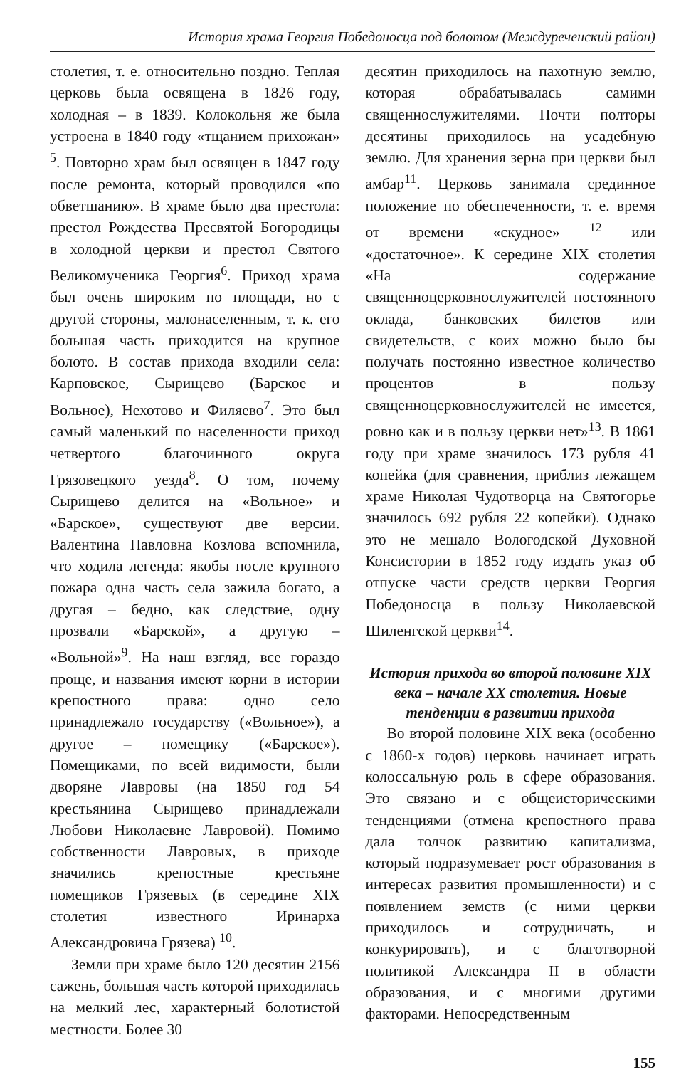История храма Георгия Победоносца под болотом (Междуреченский район)
столетия, т. е. относительно поздно. Теплая церковь была освящена в 1826 году, холодная – в 1839. Колокольня же была устроена в 1840 году «тщанием прихожан» <sup>5</sup>. Повторно храм был освящен в 1847 году после ремонта, который проводился «по обветшанию». В храме было два престола: престол Рождества Пресвятой Богородицы в холодной церкви и престол Святого Великомученика Георгия<sup>6</sup>. Приход храма был очень широким по площади, но с другой стороны, малонаселенным, т. к. его большая часть приходится на крупное болото. В состав прихода входили села: Карповское, Сырищево (Барское и Вольное), Нехотово и Филяево<sup>7</sup>. Это был самый маленький по населенности приход четвертого благочинного округа Грязовецкого уезда<sup>8</sup>. О том, почему Сырищево делится на «Вольное» и «Барское», существуют две версии. Валентина Павловна Козлова вспомнила, что ходила легенда: якобы после крупного пожара одна часть села зажила богато, а другая – бедно, как следствие, одну прозвали «Барской», а другую – «Вольной»<sup>9</sup>. На наш взгляд, все гораздо проще, и названия имеют корни в истории крепостного права: одно село принадлежало государству («Вольное»), а другое – помещику («Барское»). Помещиками, по всей видимости, были дворяне Лавровы (на 1850 год 54 крестьянина Сырищево принадлежали Любови Николаевне Лавровой). Помимо собственности Лавровых, в приходе значились крепостные крестьяне помещиков Грязевых (в середине XIX столетия известного Иринарха Александровича Грязева) <sup>10</sup>.
Земли при храме было 120 десятин 2156 сажень, большая часть которой приходилась на мелкий лес, характерный болотистой местности. Более 30
десятин приходилось на пахотную землю, которая обрабатывалась самими священнослужителями. Почти полторы десятины приходилось на усадебную землю. Для хранения зерна при церкви был амбар<sup>11</sup>. Церковь занимала срединное положение по обеспеченности, т. е. время от времени «скудное» <sup>12</sup> или «достаточное». К середине XIX столетия «На содержание священноцерковнослужителей постоянного оклада, банковских билетов или свидетельств, с коих можно было бы получать постоянно известное количество процентов в пользу священноцерковнослужителей не имеется, ровно как и в пользу церкви нет»<sup>13</sup>. В 1861 году при храме значилось 173 рубля 41 копейка (для сравнения, приблиз лежащем храме Николая Чудотворца на Святогорье значилось 692 рубля 22 копейки). Однако это не мешало Вологодской Духовной Консистории в 1852 году издать указ об отпуске части средств церкви Георгия Победоносца в пользу Николаевской Шиленгской церкви<sup>14</sup>.
История прихода во второй половине XIX века – начале XX столетия. Новые тенденции в развитии прихода
Во второй половине XIX века (особенно с 1860-х годов) церковь начинает играть колоссальную роль в сфере образования. Это связано и с общеисторическими тенденциями (отмена крепостного права дала толчок развитию капитализма, который подразумевает рост образования в интересах развития промышленности) и с появлением земств (с ними церкви приходилось и сотрудничать, и конкурировать), и с благотворной политикой Александра II в области образования, и с многими другими факторами. Непосредственным
155